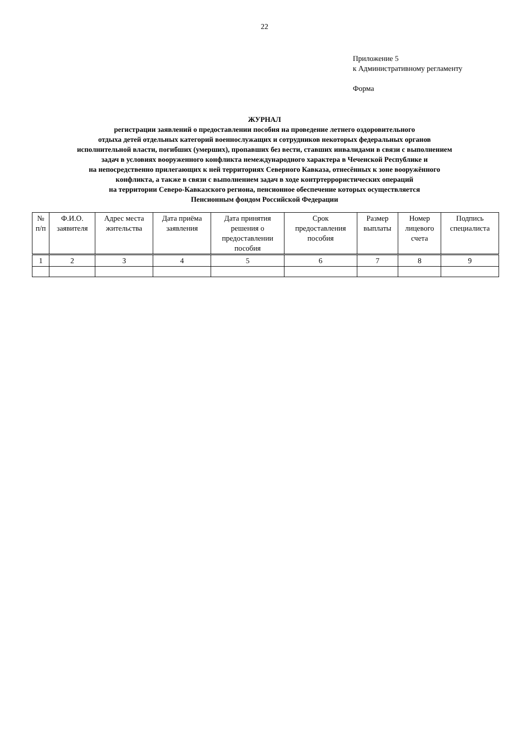22
Приложение 5
к Административному регламенту
Форма
ЖУРНАЛ
регистрации заявлений о предоставлении пособия на проведение летнего оздоровительного
отдыха детей отдельных категорий военнослужащих и сотрудников некоторых федеральных органов
исполнительной власти, погибших (умерших), пропавших без вести, ставших инвалидами в связи с выполнением
задач в условиях вооруженного конфликта немеждународного характера в Чеченской Республике и
на непосредственно прилегающих к ней территориях Северного Кавказа, отнесённых к зоне вооружённого
конфликта, а также в связи с выполнением задач в ходе контртеррористических операций
на территории Северо-Кавказского региона, пенсионное обеспечение которых осуществляется
Пенсионным фондом Российской Федерации
| № п/п | Ф.И.О. заявителя | Адрес места жительства | Дата приёма заявления | Дата принятия решения о предоставлении пособия | Срок предоставления пособия | Размер выплаты | Номер лицевого счета | Подпись специалиста |
| --- | --- | --- | --- | --- | --- | --- | --- | --- |
| 1 | 2 | 3 | 4 | 5 | 6 | 7 | 8 | 9 |